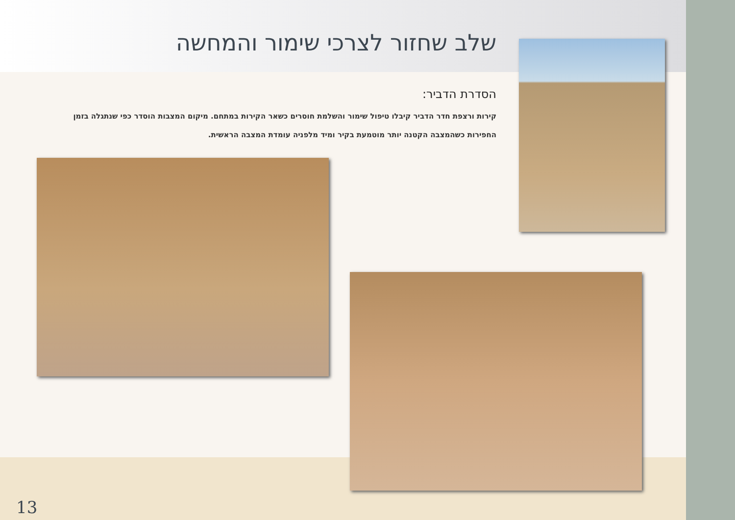שלב שחזור לצרכי שימור והמחשה
הסדרת הדביר:
קירות ורצפת חדר הדביר קיבלו טיפול שימור והשלמת חוסרים כשאר הקירות במתחם. מיקום המצבות הוסדר כפי שנתגלה בזמן החפירות כשהמצבה הקטנה יותר מוטמעת בקיר ומיד מלפניה עומדת המצבה הראשית.
13